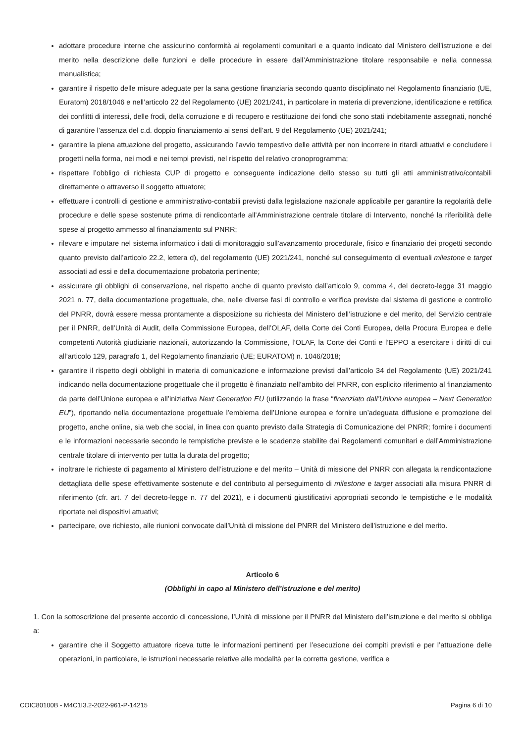adottare procedure interne che assicurino conformità ai regolamenti comunitari e a quanto indicato dal Ministero dell’istruzione e del merito nella descrizione delle funzioni e delle procedure in essere dall’Amministrazione titolare responsabile e nella connessa manualistica;
garantire il rispetto delle misure adeguate per la sana gestione finanziaria secondo quanto disciplinato nel Regolamento finanziario (UE, Euratom) 2018/1046 e nell’articolo 22 del Regolamento (UE) 2021/241, in particolare in materia di prevenzione, identificazione e rettifica dei conflitti di interessi, delle frodi, della corruzione e di recupero e restituzione dei fondi che sono stati indebitamente assegnati, nonché di garantire l’assenza del c.d. doppio finanziamento ai sensi dell’art. 9 del Regolamento (UE) 2021/241;
garantire la piena attuazione del progetto, assicurando l’avvio tempestivo delle attività per non incorrere in ritardi attuativi e concludere i progetti nella forma, nei modi e nei tempi previsti, nel rispetto del relativo cronoprogramma;
rispettare l’obbligo di richiesta CUP di progetto e conseguente indicazione dello stesso su tutti gli atti amministrativo/contabili direttamente o attraverso il soggetto attuatore;
effettuare i controlli di gestione e amministrativo-contabili previsti dalla legislazione nazionale applicabile per garantire la regolarità delle procedure e delle spese sostenute prima di rendicontarle all’Amministrazione centrale titolare di Intervento, nonché la riferibilità delle spese al progetto ammesso al finanziamento sul PNRR;
rilevare e imputare nel sistema informatico i dati di monitoraggio sull’avanzamento procedurale, fisico e finanziario dei progetti secondo quanto previsto dall’articolo 22.2, lettera d), del regolamento (UE) 2021/241, nonché sul conseguimento di eventuali milestone e target associati ad essi e della documentazione probatoria pertinente;
assicurare gli obblighi di conservazione, nel rispetto anche di quanto previsto dall’articolo 9, comma 4, del decreto-legge 31 maggio 2021 n. 77, della documentazione progettuale, che, nelle diverse fasi di controllo e verifica previste dal sistema di gestione e controllo del PNRR, dovrà essere messa prontamente a disposizione su richiesta del Ministero dell’istruzione e del merito, del Servizio centrale per il PNRR, dell’Unità di Audit, della Commissione Europea, dell’OLAF, della Corte dei Conti Europea, della Procura Europea e delle competenti Autorità giudiziarie nazionali, autorizzando la Commissione, l’OLAF, la Corte dei Conti e l’EPPO a esercitare i diritti di cui all’articolo 129, paragrafo 1, del Regolamento finanziario (UE; EURATOM) n. 1046/2018;
garantire il rispetto degli obblighi in materia di comunicazione e informazione previsti dall’articolo 34 del Regolamento (UE) 2021/241 indicando nella documentazione progettuale che il progetto è finanziato nell’ambito del PNRR, con esplicito riferimento al finanziamento da parte dell’Unione europea e all’iniziativa Next Generation EU (utilizzando la frase “finanziato dall’Unione europea – Next Generation EU”), riportando nella documentazione progettuale l’emblema dell’Unione europea e fornire un’adeguata diffusione e promozione del progetto, anche online, sia web che social, in linea con quanto previsto dalla Strategia di Comunicazione del PNRR; fornire i documenti e le informazioni necessarie secondo le tempistiche previste e le scadenze stabilite dai Regolamenti comunitari e dall’Amministrazione centrale titolare di intervento per tutta la durata del progetto;
inoltrare le richieste di pagamento al Ministero dell’istruzione e del merito – Unità di missione del PNRR con allegata la rendicontazione dettagliata delle spese effettivamente sostenute e del contributo al perseguimento di milestone e target associati alla misura PNRR di riferimento (cfr. art. 7 del decreto-legge n. 77 del 2021), e i documenti giustificativi appropriati secondo le tempistiche e le modalità riportate nei dispositivi attuativi;
partecipare, ove richiesto, alle riunioni convocate dall’Unità di missione del PNRR del Ministero dell’istruzione e del merito.
Articolo 6
(Obblighi in capo al Ministero dell’istruzione e del merito)
1. Con la sottoscrizione del presente accordo di concessione, l’Unità di missione per il PNRR del Ministero dell’istruzione e del merito si obbliga a:
garantire che il Soggetto attuatore riceva tutte le informazioni pertinenti per l’esecuzione dei compiti previsti e per l’attuazione delle operazioni, in particolare, le istruzioni necessarie relative alle modalità per la corretta gestione, verifica e
COIC80100B - M4C1I3.2-2022-961-P-14215 Pagina 6 di 10